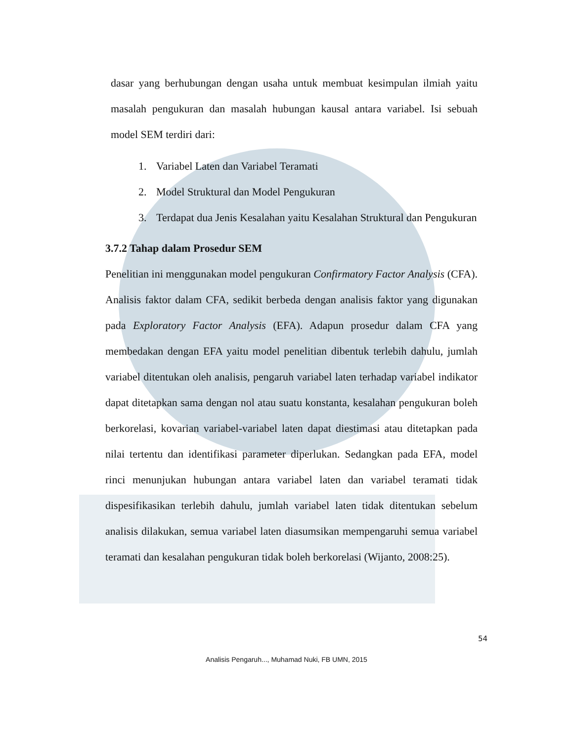dasar yang berhubungan dengan usaha untuk membuat kesimpulan ilmiah yaitu masalah pengukuran dan masalah hubungan kausal antara variabel. Isi sebuah model SEM terdiri dari:
1. Variabel Laten dan Variabel Teramati
2. Model Struktural dan Model Pengukuran
3. Terdapat dua Jenis Kesalahan yaitu Kesalahan Struktural dan Pengukuran
3.7.2 Tahap dalam Prosedur SEM
Penelitian ini menggunakan model pengukuran Confirmatory Factor Analysis (CFA). Analisis faktor dalam CFA, sedikit berbeda dengan analisis faktor yang digunakan pada Exploratory Factor Analysis (EFA). Adapun prosedur dalam CFA yang membedakan dengan EFA yaitu model penelitian dibentuk terlebih dahulu, jumlah variabel ditentukan oleh analisis, pengaruh variabel laten terhadap variabel indikator dapat ditetapkan sama dengan nol atau suatu konstanta, kesalahan pengukuran boleh berkorelasi, kovarian variabel-variabel laten dapat diestimasi atau ditetapkan pada nilai tertentu dan identifikasi parameter diperlukan. Sedangkan pada EFA, model rinci menunjukan hubungan antara variabel laten dan variabel teramati tidak dispesifikasikan terlebih dahulu, jumlah variabel laten tidak ditentukan sebelum analisis dilakukan, semua variabel laten diasumsikan mempengaruhi semua variabel teramati dan kesalahan pengukuran tidak boleh berkorelasi (Wijanto, 2008:25).
54
Analisis Pengaruh..., Muhamad Nuki, FB UMN, 2015